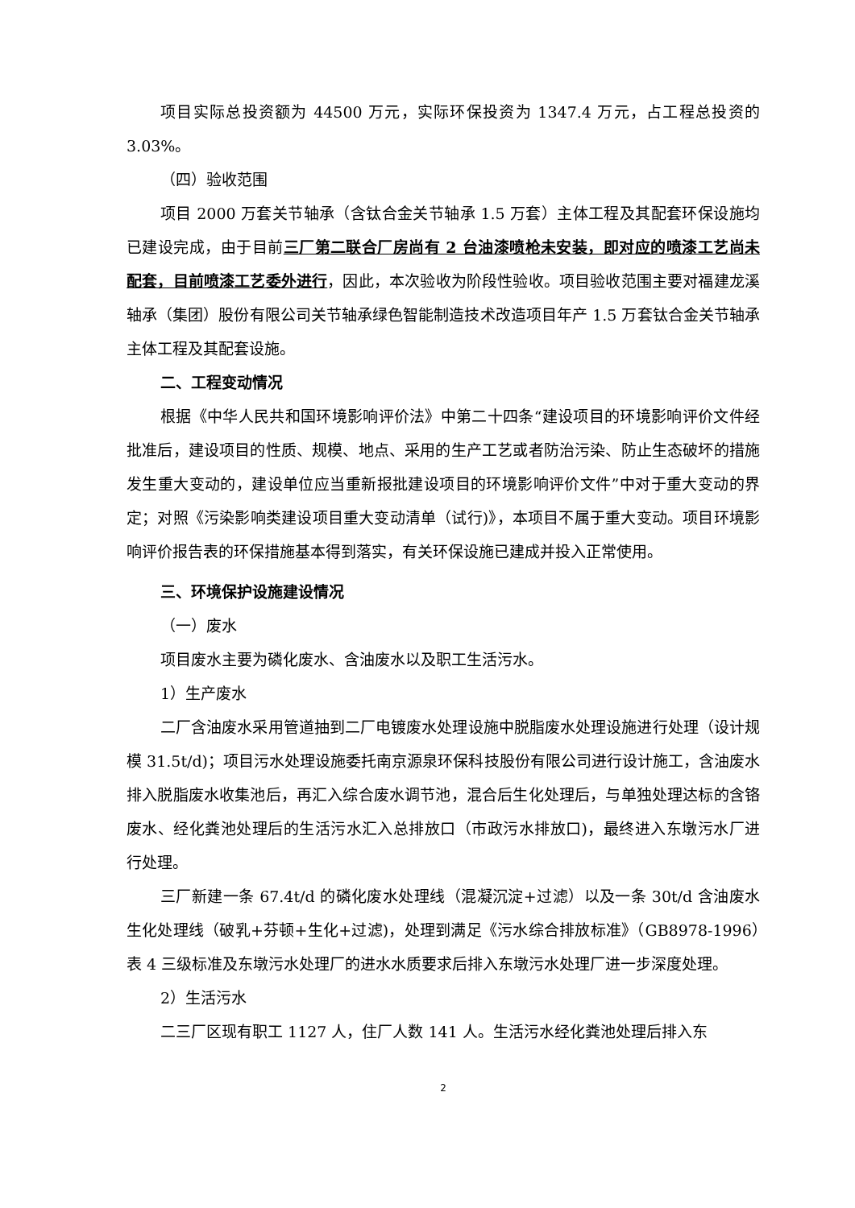项目实际总投资额为 44500 万元，实际环保投资为 1347.4 万元，占工程总投资的 3.03%。
（四）验收范围
项目 2000 万套关节轴承（含钛合金关节轴承 1.5 万套）主体工程及其配套环保设施均已建设完成，由于目前三厂第二联合厂房尚有 2 台油漆喷枪未安装，即对应的喷漆工艺尚未配套，目前喷漆工艺委外进行，因此，本次验收为阶段性验收。项目验收范围主要对福建龙溪轴承（集团）股份有限公司关节轴承绿色智能制造技术改造项目年产 1.5 万套钛合金关节轴承主体工程及其配套设施。
二、工程变动情况
根据《中华人民共和国环境影响评价法》中第二十四条“建设项目的环境影响评价文件经批准后，建设项目的性质、规模、地点、采用的生产工艺或者防治污染、防止生态破坏的措施发生重大变动的，建设单位应当重新报批建设项目的环境影响评价文件”中对于重大变动的界定；对照《污染影响类建设项目重大变动清单（试行)》，本项目不属于重大变动。项目环境影响评价报告表的环保措施基本得到落实，有关环保设施已建成并投入正常使用。
三、环境保护设施建设情况
（一）废水
项目废水主要为磷化废水、含油废水以及职工生活污水。
1）生产废水
二厂含油废水采用管道抽到二厂电镀废水处理设施中脱脂废水处理设施进行处理（设计规模 31.5t/d)；项目污水处理设施委托南京源泉环保科技股份有限公司进行设计施工，含油废水排入脱脂废水收集池后，再汇入综合废水调节池，混合后生化处理后，与单独处理达标的含铬废水、经化粪池处理后的生活污水汇入总排放口（市政污水排放口)，最终进入东墩污水厂进行处理。
三厂新建一条 67.4t/d 的磷化废水处理线（混凝沉淀+过滤）以及一条 30t/d 含油废水生化处理线（破乳+芬顿+生化+过滤)，处理到满足《污水综合排放标准》（GB8978-1996）表 4 三级标准及东墩污水处理厂的进水水质要求后排入东墩污水处理厂进一步深度处理。
2）生活污水
二三厂区现有职工 1127 人，住厂人数 141 人。生活污水经化粪池处理后排入东
2